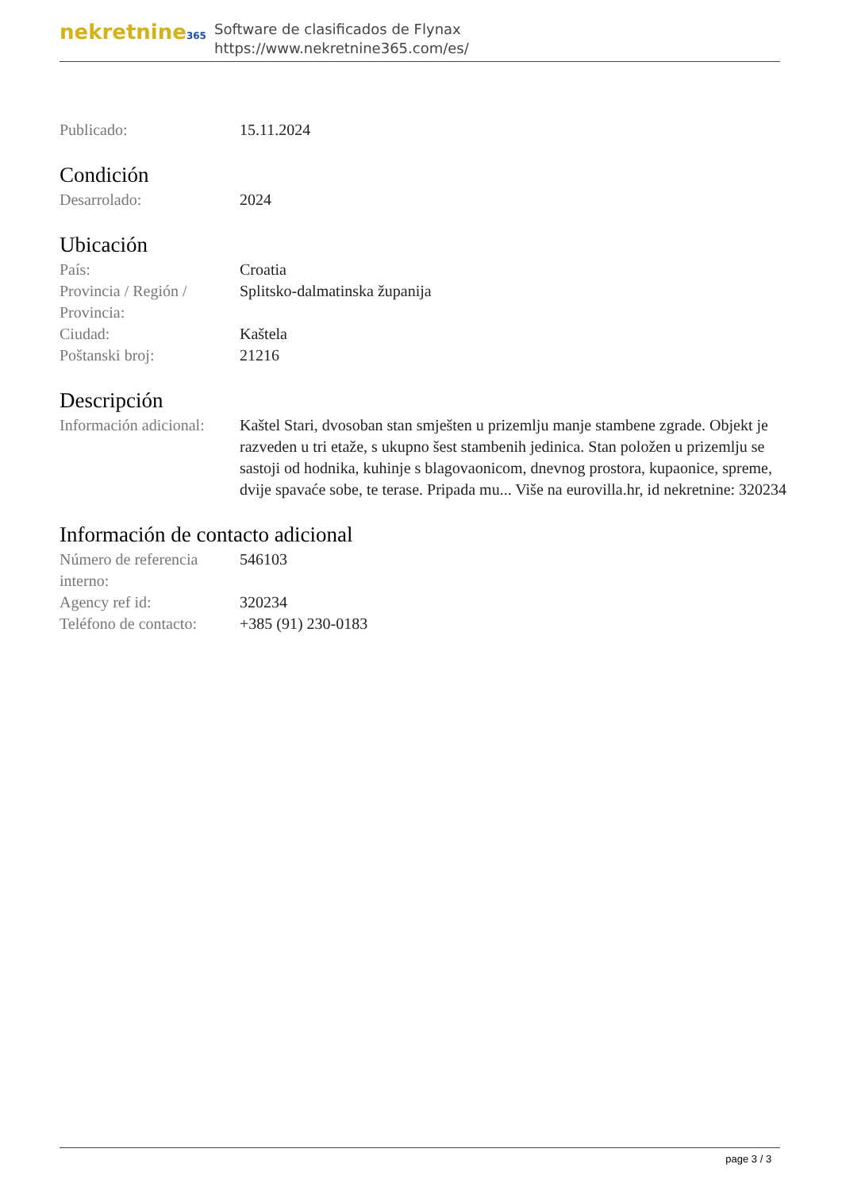nekretnine365
Software de clasificados de Flynax
https://www.nekretnine365.com/es/
| Publicado: | 15.11.2024 |
Condición
| Desarrolado: | 2024 |
Ubicación
| País: | Croatia |
| Provincia / Región / Provincia: | Splitsko-dalmatinska županija |
| Ciudad: | Kaštela |
| Poštanski broj: | 21216 |
Descripción
| Información adicional: | Kaštel Stari, dvosoban stan smješten u prizemlju manje stambene zgrade. Objekt je razveden u tri etaže, s ukupno šest stambenih jedinica. Stan položen u prizemlju se sastoji od hodnika, kuhinje s blagovaonicom, dnevnog prostora, kupaonice, spreme, dvije spavaće sobe, te terase. Pripada mu... Više na eurovilla.hr, id nekretnine: 320234 |
Información de contacto adicional
| Número de referencia interno: | 546103 |
| Agency ref id: | 320234 |
| Teléfono de contacto: | +385 (91) 230-0183 |
page 3 / 3